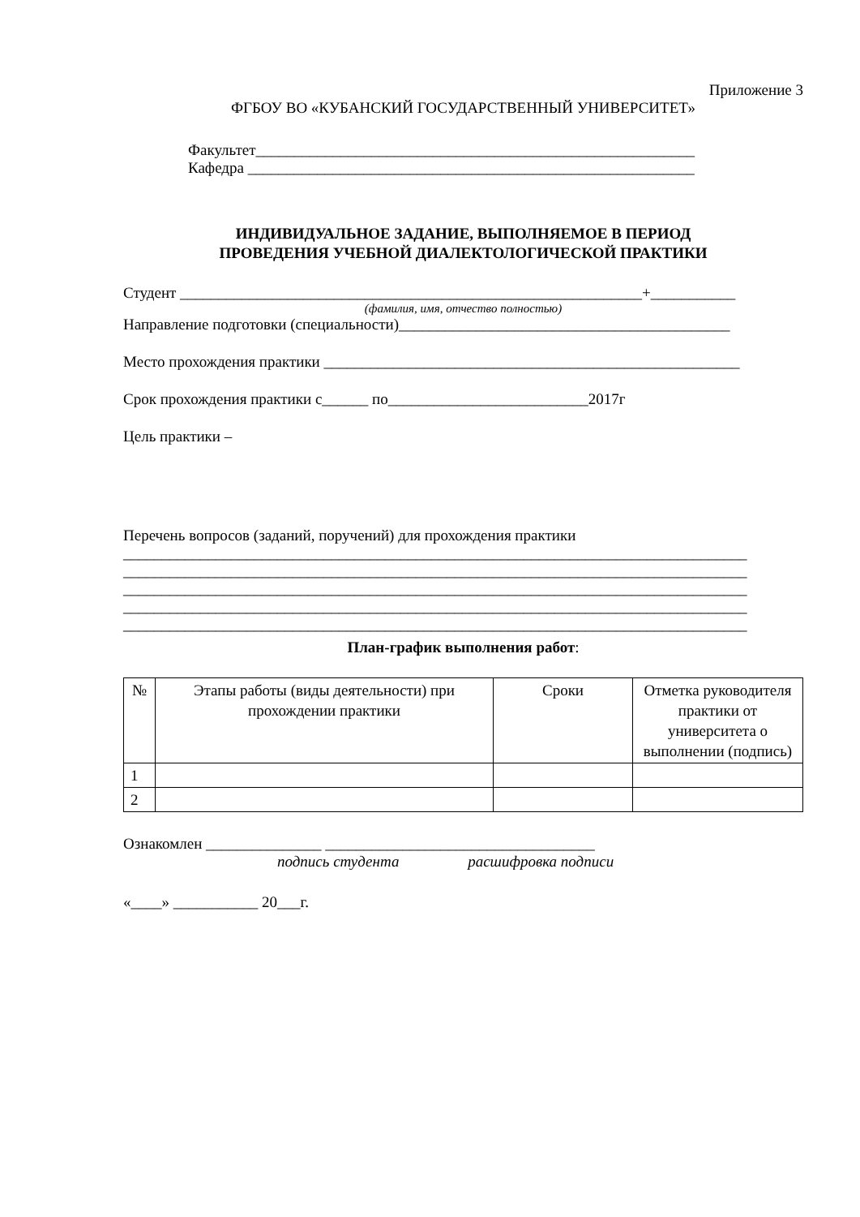Приложение 3
ФГБОУ ВО «КУБАНСКИЙ ГОСУДАРСТВЕННЫЙ УНИВЕРСИТЕТ»
Факультет_________________________________________________________
Кафедра __________________________________________________________
ИНДИВИДУАЛЬНОЕ ЗАДАНИЕ, ВЫПОЛНЯЕМОЕ В ПЕРИОД
ПРОВЕДЕНИЯ УЧЕБНОЙ ДИАЛЕКТОЛОГИЧЕСКОЙ ПРАКТИКИ
Студент ____________________________________________________________+___________
(фамилия, имя, отчество полностью)
Направление подготовки (специальности)___________________________________________
Место прохождения практики ______________________________________________________
Срок прохождения практики с______ по__________________________2017г
Цель практики –
Перечень вопросов (заданий, поручений) для прохождения практики
_________________________________________________________________________________
_________________________________________________________________________________
_________________________________________________________________________________
_________________________________________________________________________________
_________________________________________________________________________________
План-график выполнения работ:
| № | Этапы работы (виды деятельности) при прохождении практики | Сроки | Отметка руководителя практики от университета о выполнении (подпись) |
| --- | --- | --- | --- |
| 1 | | | |
| 2 | | | |
Ознакомлен _______________ ___________________________________
подпись студента расшифровка подписи
«____» ___________ 20___г.